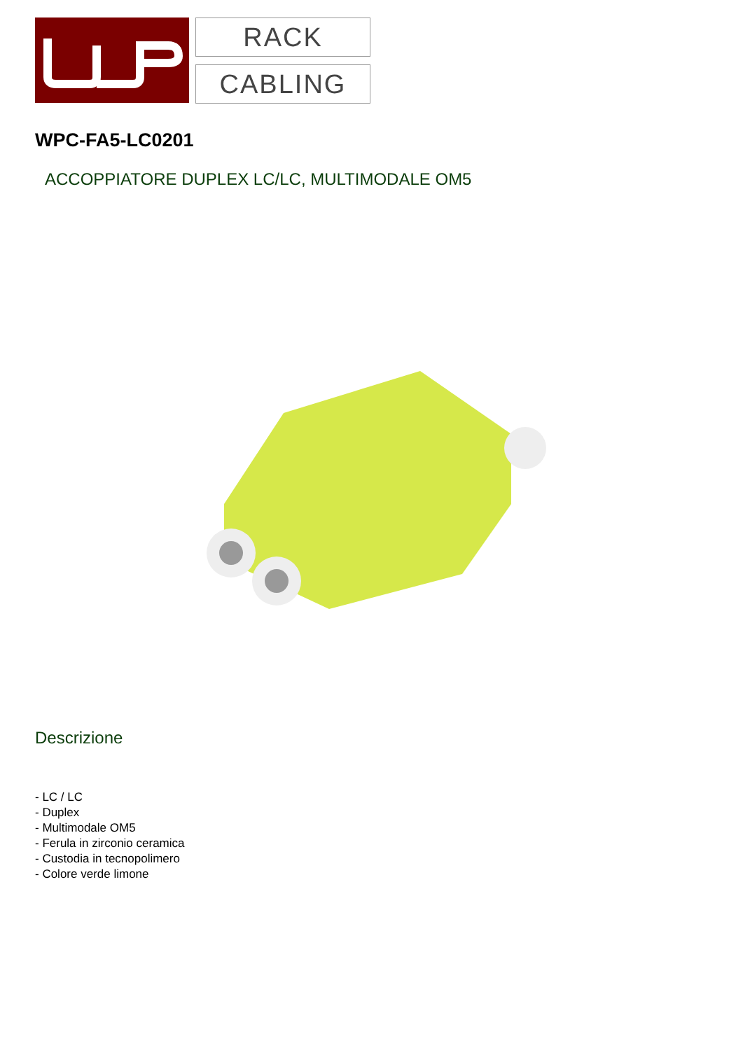RACK
CABLING
WPC-FA5-LC0201
ACCOPPIATORE DUPLEX LC/LC, MULTIMODALE OM5
Descrizione
- LC / LC
- Duplex
- Multimodale OM5
- Ferula in zirconio ceramica
- Custodia in tecnopolimero
- Colore verde limone